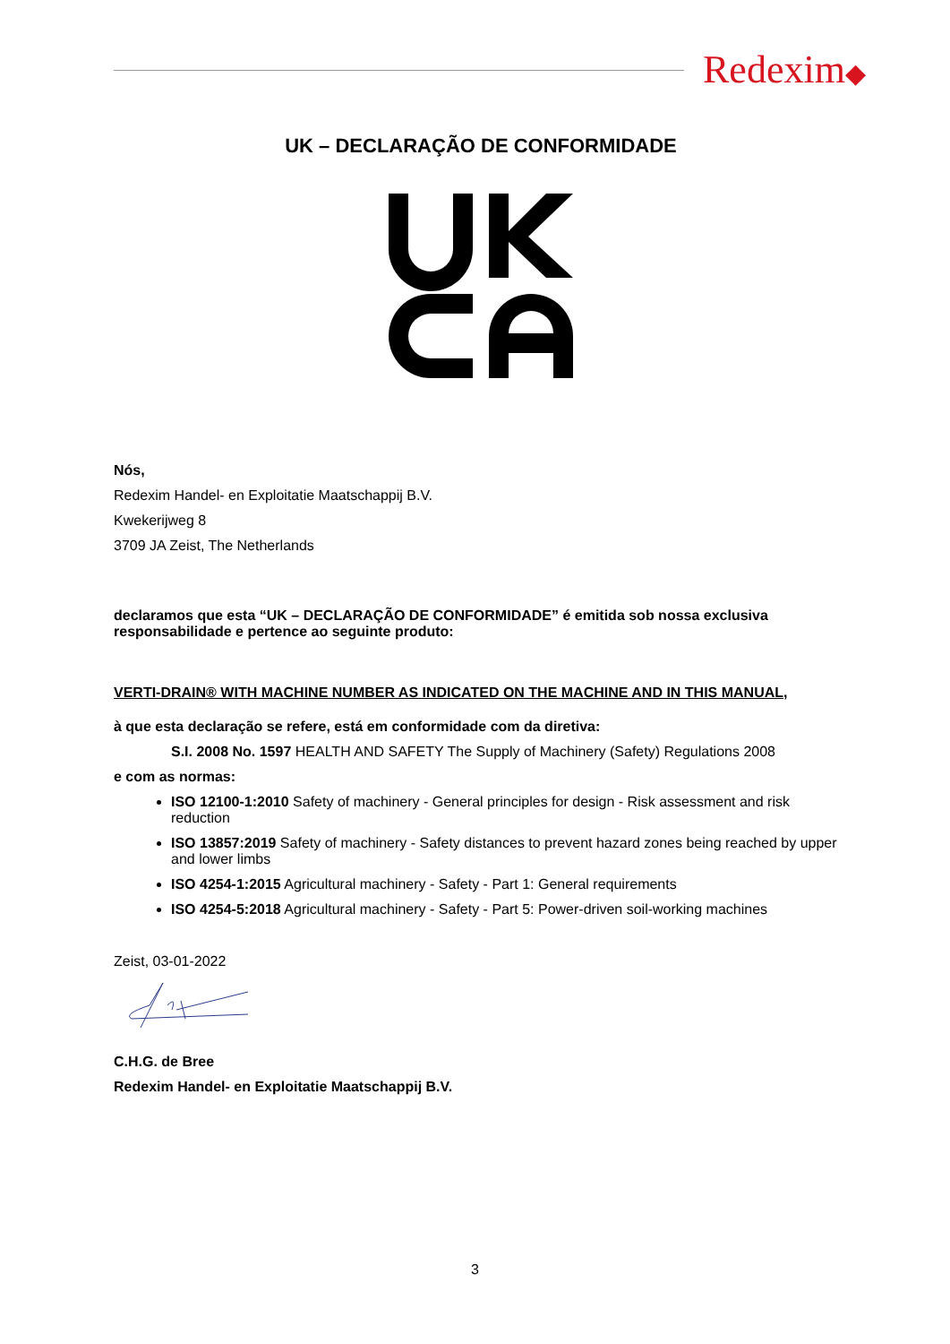Redexim◆
UK – DECLARAÇÃO DE CONFORMIDADE
Nós,
Redexim Handel- en Exploitatie Maatschappij B.V.
Kwekerijweg 8
3709 JA Zeist, The Netherlands
declaramos que esta “UK – DECLARAÇÃO DE CONFORMIDADE” é emitida sob nossa exclusiva responsabilidade e pertence ao seguinte produto:
VERTI-DRAIN® WITH MACHINE NUMBER AS INDICATED ON THE MACHINE AND IN THIS MANUAL,
à que esta declaração se refere, está em conformidade com da diretiva:
S.I. 2008 No. 1597 HEALTH AND SAFETY The Supply of Machinery (Safety) Regulations 2008
e com as normas:
ISO 12100-1:2010 Safety of machinery - General principles for design - Risk assessment and risk reduction
ISO 13857:2019 Safety of machinery - Safety distances to prevent hazard zones being reached by upper and lower limbs
ISO 4254-1:2015 Agricultural machinery - Safety - Part 1: General requirements
ISO 4254-5:2018 Agricultural machinery - Safety - Part 5: Power-driven soil-working machines
Zeist, 03-01-2022
C.H.G. de Bree
Redexim Handel- en Exploitatie Maatschappij B.V.
3